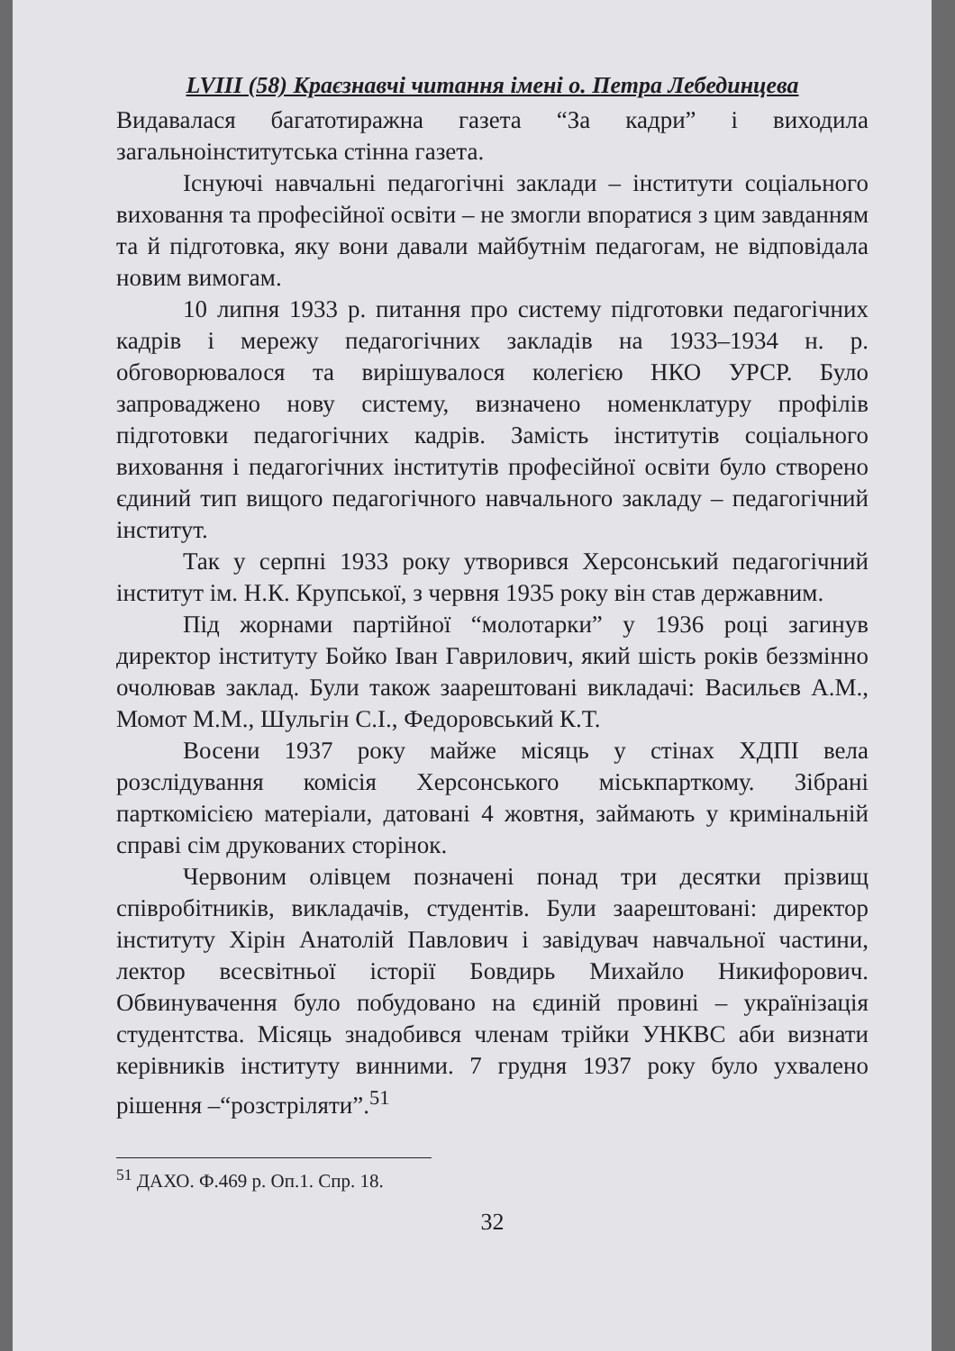LVIII (58) Краєзнавчі читання імені о. Петра Лебединцева
Видавалася багатотиражна газета “За кадри” і виходила загальноінститутська стінна газета.
Існуючі навчальні педагогічні заклади – інститути соціального виховання та професійної освіти – не змогли впоратися з цим завданням та й підготовка, яку вони давали майбутнім педагогам, не відповідала новим вимогам.
10 липня 1933 р. питання про систему підготовки педагогічних кадрів і мережу педагогічних закладів на 1933–1934 н. р. обговорювалося та вирішувалося колегією НКО УРСР. Було запроваджено нову систему, визначено номенклатуру профілів підготовки педагогічних кадрів. Замість інститутів соціального виховання і педагогічних інститутів професійної освіти було створено єдиний тип вищого педагогічного навчального закладу – педагогічний інститут.
Так у серпні 1933 року утворився Херсонський педагогічний інститут ім. Н.К. Крупської, з червня 1935 року він став державним.
Під жорнами партійної “молотарки” у 1936 році загинув директор інституту Бойко Іван Гаврилович, який шість років беззмінно очолював заклад. Були також заарештовані викладачі: Васильєв А.М., Момот М.М., Шульгін С.І., Федоровський К.Т.
Восени 1937 року майже місяць у стінах ХДПІ вела розслідування комісія Херсонського міськпарткому. Зібрані парткомісією матеріали, датовані 4 жовтня, займають у кримінальній справі сім друкованих сторінок.
Червоним олівцем позначені понад три десятки прізвищ співробітників, викладачів, студентів. Були заарештовані: директор інституту Хірін Анатолій Павлович і завідувач навчальної частини, лектор всесвітньої історії Бовдирь Михайло Никифорович. Обвинувачення було побудовано на єдиній провині – українізація студентства. Місяць знадобився членам трійки УНКВС аби визнати керівників інституту винними. 7 грудня 1937 року було ухвалено рішення –“розстріляти”.<sup>51</sup>
<sup>51</sup> ДАХО. Ф.469 р. Оп.1. Спр. 18.
32